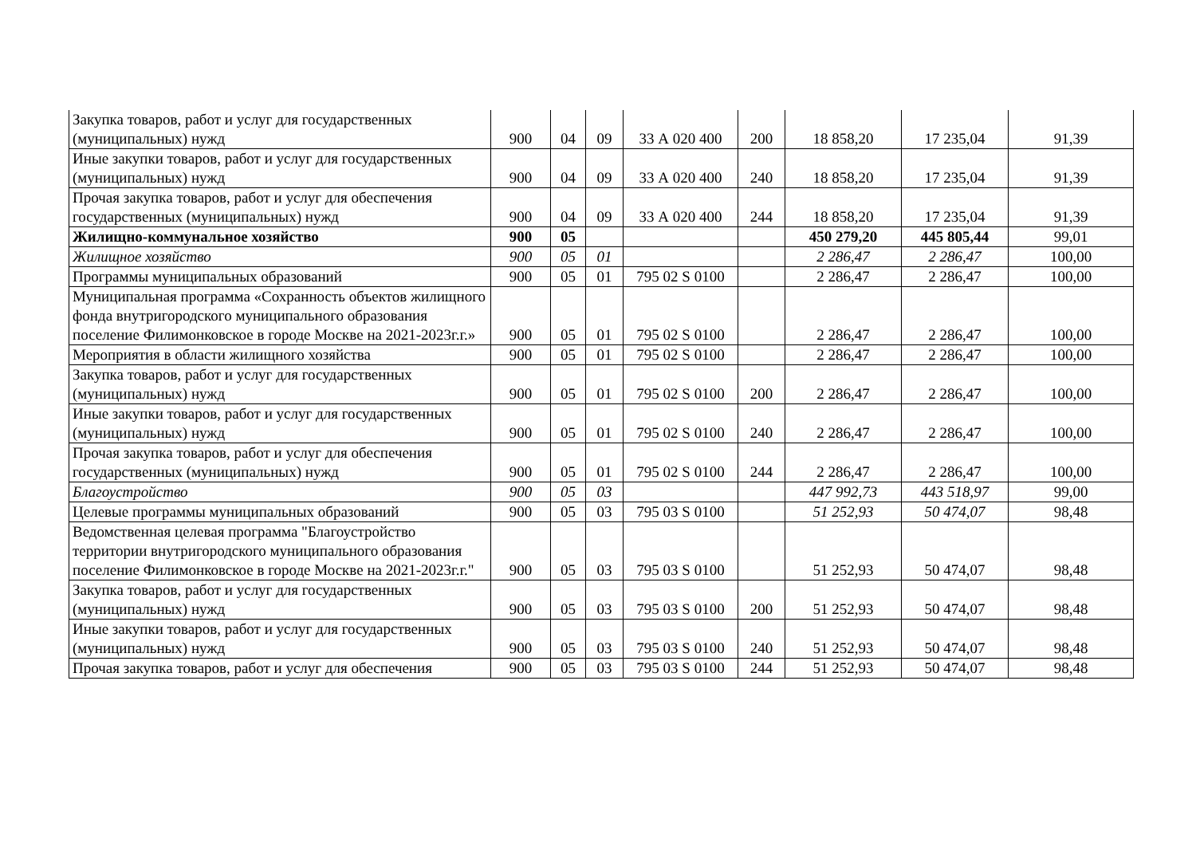| Закупка товаров, работ и услуг для государственных (муниципальных) нужд | 900 | 04 | 09 | 33 А 020 400 | 200 | 18 858,20 | 17 235,04 | 91,39 |
| Иные закупки товаров, работ и услуг для государственных (муниципальных) нужд | 900 | 04 | 09 | 33 А 020 400 | 240 | 18 858,20 | 17 235,04 | 91,39 |
| Прочая закупка товаров, работ и услуг для обеспечения государственных (муниципальных) нужд | 900 | 04 | 09 | 33 А 020 400 | 244 | 18 858,20 | 17 235,04 | 91,39 |
| Жилищно-коммунальное хозяйство | 900 | 05 | | | | 450 279,20 | 445 805,44 | 99,01 |
| Жилищное хозяйство | 900 | 05 | 01 | | | 2 286,47 | 2 286,47 | 100,00 |
| Программы муниципальных образований | 900 | 05 | 01 | 795 02 S 0100 | | 2 286,47 | 2 286,47 | 100,00 |
| Муниципальная программа «Сохранность объектов жилищного фонда внутригородского муниципального образования поселение Филимонковское в городе Москве на 2021-2023г.г.» | 900 | 05 | 01 | 795 02 S 0100 | | 2 286,47 | 2 286,47 | 100,00 |
| Мероприятия в области жилищного хозяйства | 900 | 05 | 01 | 795 02 S 0100 | | 2 286,47 | 2 286,47 | 100,00 |
| Закупка товаров, работ и услуг для государственных (муниципальных) нужд | 900 | 05 | 01 | 795 02 S 0100 | 200 | 2 286,47 | 2 286,47 | 100,00 |
| Иные закупки товаров, работ и услуг для государственных (муниципальных) нужд | 900 | 05 | 01 | 795 02 S 0100 | 240 | 2 286,47 | 2 286,47 | 100,00 |
| Прочая закупка товаров, работ и услуг для обеспечения государственных (муниципальных) нужд | 900 | 05 | 01 | 795 02 S 0100 | 244 | 2 286,47 | 2 286,47 | 100,00 |
| Благоустройство | 900 | 05 | 03 | | | 447 992,73 | 443 518,97 | 99,00 |
| Целевые программы муниципальных образований | 900 | 05 | 03 | 795 03 S 0100 | | 51 252,93 | 50 474,07 | 98,48 |
| Ведомственная целевая программа "Благоустройство территории внутригородского муниципального образования поселение Филимонковское в городе Москве на 2021-2023г.г." | 900 | 05 | 03 | 795 03 S 0100 | | 51 252,93 | 50 474,07 | 98,48 |
| Закупка товаров, работ и услуг для государственных (муниципальных) нужд | 900 | 05 | 03 | 795 03 S 0100 | 200 | 51 252,93 | 50 474,07 | 98,48 |
| Иные закупки товаров, работ и услуг для государственных (муниципальных) нужд | 900 | 05 | 03 | 795 03 S 0100 | 240 | 51 252,93 | 50 474,07 | 98,48 |
| Прочая закупка товаров, работ и услуг для обеспечения | 900 | 05 | 03 | 795 03 S 0100 | 244 | 51 252,93 | 50 474,07 | 98,48 |